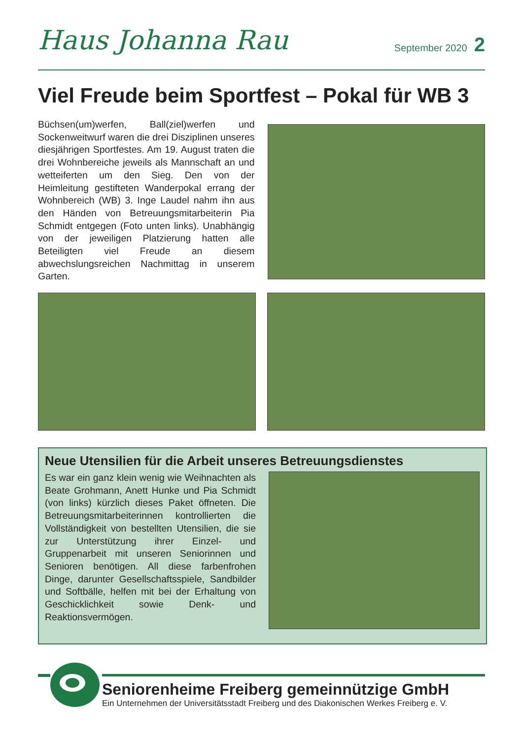Haus Johanna Rau September 2020 2
Viel Freude beim Sportfest – Pokal für WB 3
Büchsen(um)werfen, Ball(ziel)werfen und Sockenweitwurf waren die drei Disziplinen unseres diesjährigen Sportfestes. Am 19. August traten die drei Wohnbereiche jeweils als Mannschaft an und wetteiferten um den Sieg. Den von der Heimleitung gestifteten Wanderpokal errang der Wohnbereich (WB) 3. Inge Laudel nahm ihn aus den Händen von Betreuungsmitarbeiterin Pia Schmidt entgegen (Foto unten links). Unabhängig von der jeweiligen Platzierung hatten alle Beteiligten viel Freude an diesem abwechslungsreichen Nachmittag in unserem Garten.
Neue Utensilien für die Arbeit unseres Betreuungsdienstes
Es war ein ganz klein wenig wie Weihnachten als Beate Grohmann, Anett Hunke und Pia Schmidt (von links) kürzlich dieses Paket öffneten. Die Betreuungsmitarbeiterinnen kontrollierten die Vollständigkeit von bestellten Utensilien, die sie zur Unterstützung ihrer Einzel- und Gruppenarbeit mit unseren Seniorinnen und Senioren benötigen. All diese farbenfrohen Dinge, darunter Gesellschaftsspiele, Sandbilder und Softbälle, helfen mit bei der Erhaltung von Geschicklichkeit sowie Denk- und Reaktionsvermögen.
Seniorenheime Freiberg gemeinnützige GmbH
Ein Unternehmen der Universitätsstadt Freiberg und des Diakonischen Werkes Freiberg e. V.